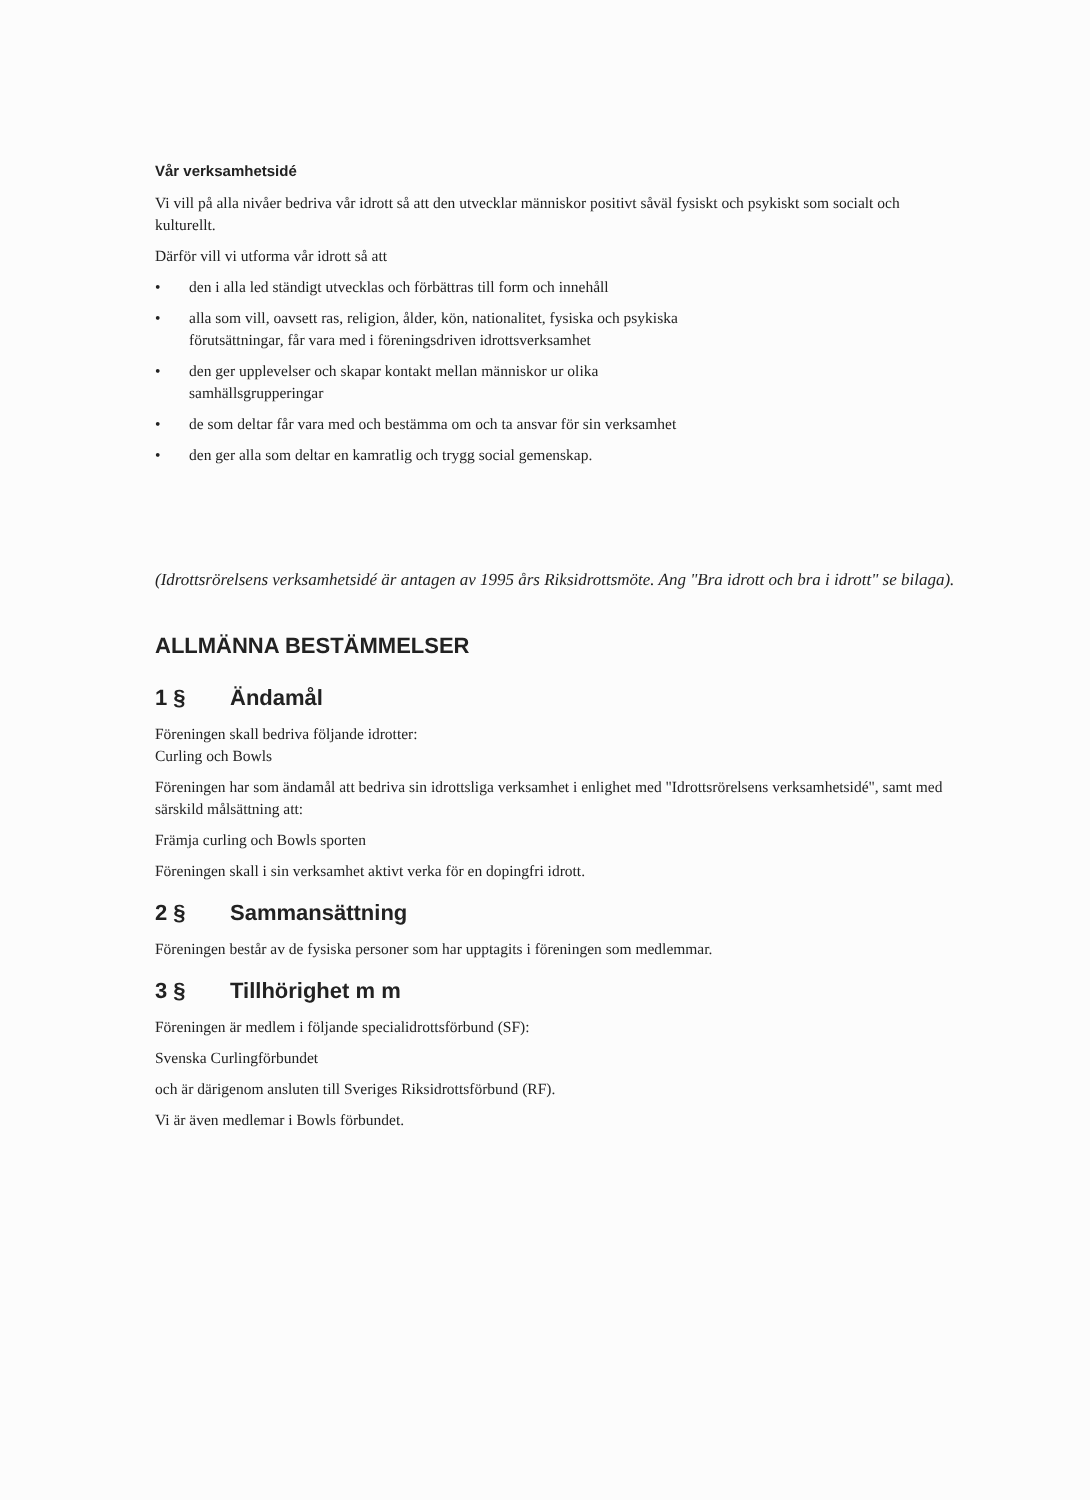Vår verksamhetsidé
Vi vill på alla nivåer bedriva vår idrott så att den utvecklar människor positivt såväl fysiskt och psykiskt som socialt och kulturellt.
Därför vill vi utforma vår idrott så att
• den i alla led ständigt utvecklas och förbättras till form och innehåll
• alla som vill, oavsett ras, religion, ålder, kön, nationalitet, fysiska och psykiska förutsättningar, får vara med i föreningsdriven idrottsverksamhet
• den ger upplevelser och skapar kontakt mellan människor ur olika samhällsgrupperingar
• de som deltar får vara med och bestämma om och ta ansvar för sin verksamhet
• den ger alla som deltar en kamratlig och trygg social gemenskap.
(Idrottsrörelsens verksamhetsidé är antagen av 1995 års Riksidrottsmöte. Ang "Bra idrott och bra i idrott" se bilaga).
ALLMÄNNA BESTÄMMELSER
1 § Ändamål
Föreningen skall bedriva följande idrotter:
Curling och Bowls
Föreningen har som ändamål att bedriva sin idrottsliga verksamhet i enlighet med "Idrottsrörelsens verksamhetsidé", samt med särskild målsättning att:
Främja curling och Bowls sporten
Föreningen skall i sin verksamhet aktivt verka för en dopingfri idrott.
2 § Sammansättning
Föreningen består av de fysiska personer som har upptagits i föreningen som medlemmar.
3 § Tillhörighet m m
Föreningen är medlem i följande specialidrottsförbund (SF):
Svenska Curlingförbundet
och är därigenom ansluten till Sveriges Riksidrottsförbund (RF).
Vi är även medlemar i Bowls förbundet.